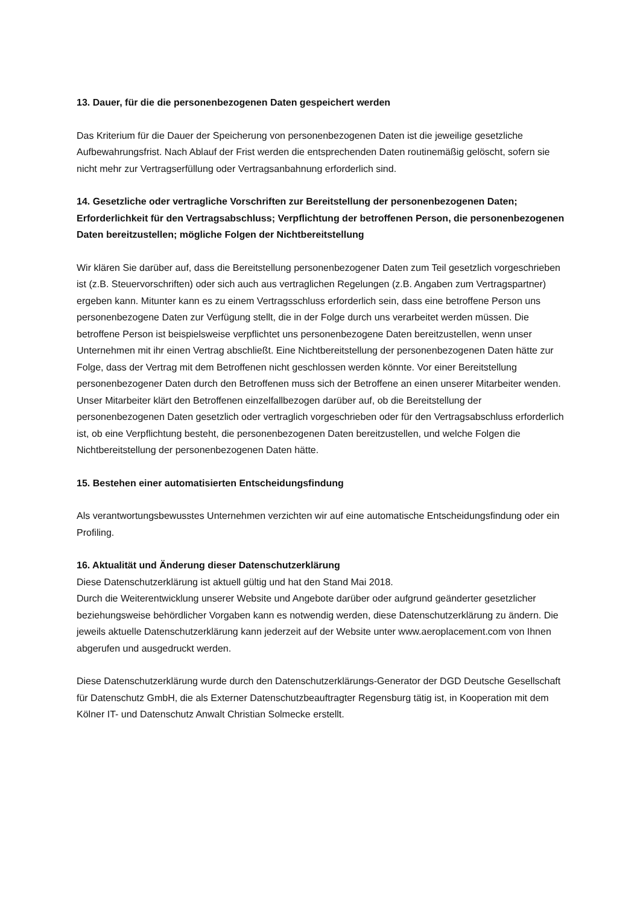13. Dauer, für die die personenbezogenen Daten gespeichert werden
Das Kriterium für die Dauer der Speicherung von personenbezogenen Daten ist die jeweilige gesetzliche Aufbewahrungsfrist. Nach Ablauf der Frist werden die entsprechenden Daten routinemäßig gelöscht, sofern sie nicht mehr zur Vertragserfüllung oder Vertragsanbahnung erforderlich sind.
14. Gesetzliche oder vertragliche Vorschriften zur Bereitstellung der personenbezogenen Daten; Erforderlichkeit für den Vertragsabschluss; Verpflichtung der betroffenen Person, die personenbezogenen Daten bereitzustellen; mögliche Folgen der Nichtbereitstellung
Wir klären Sie darüber auf, dass die Bereitstellung personenbezogener Daten zum Teil gesetzlich vorgeschrieben ist (z.B. Steuervorschriften) oder sich auch aus vertraglichen Regelungen (z.B. Angaben zum Vertragspartner) ergeben kann. Mitunter kann es zu einem Vertragsschluss erforderlich sein, dass eine betroffene Person uns personenbezogene Daten zur Verfügung stellt, die in der Folge durch uns verarbeitet werden müssen. Die betroffene Person ist beispielsweise verpflichtet uns personenbezogene Daten bereitzustellen, wenn unser Unternehmen mit ihr einen Vertrag abschließt. Eine Nichtbereitstellung der personenbezogenen Daten hätte zur Folge, dass der Vertrag mit dem Betroffenen nicht geschlossen werden könnte. Vor einer Bereitstellung personenbezogener Daten durch den Betroffenen muss sich der Betroffene an einen unserer Mitarbeiter wenden. Unser Mitarbeiter klärt den Betroffenen einzelfallbezogen darüber auf, ob die Bereitstellung der personenbezogenen Daten gesetzlich oder vertraglich vorgeschrieben oder für den Vertragsabschluss erforderlich ist, ob eine Verpflichtung besteht, die personenbezogenen Daten bereitzustellen, und welche Folgen die Nichtbereitstellung der personenbezogenen Daten hätte.
15. Bestehen einer automatisierten Entscheidungsfindung
Als verantwortungsbewusstes Unternehmen verzichten wir auf eine automatische Entscheidungsfindung oder ein Profiling.
16. Aktualität und Änderung dieser Datenschutzerklärung
Diese Datenschutzerklärung ist aktuell gültig und hat den Stand Mai 2018.
Durch die Weiterentwicklung unserer Website und Angebote darüber oder aufgrund geänderter gesetzlicher beziehungsweise behördlicher Vorgaben kann es notwendig werden, diese Datenschutzerklärung zu ändern. Die jeweils aktuelle Datenschutzerklärung kann jederzeit auf der Website unter www.aeroplacement.com von Ihnen abgerufen und ausgedruckt werden.
Diese Datenschutzerklärung wurde durch den Datenschutzerklärungs-Generator der DGD Deutsche Gesellschaft für Datenschutz GmbH, die als Externer Datenschutzbeauftragter Regensburg tätig ist, in Kooperation mit dem Kölner IT- und Datenschutz Anwalt Christian Solmecke erstellt.